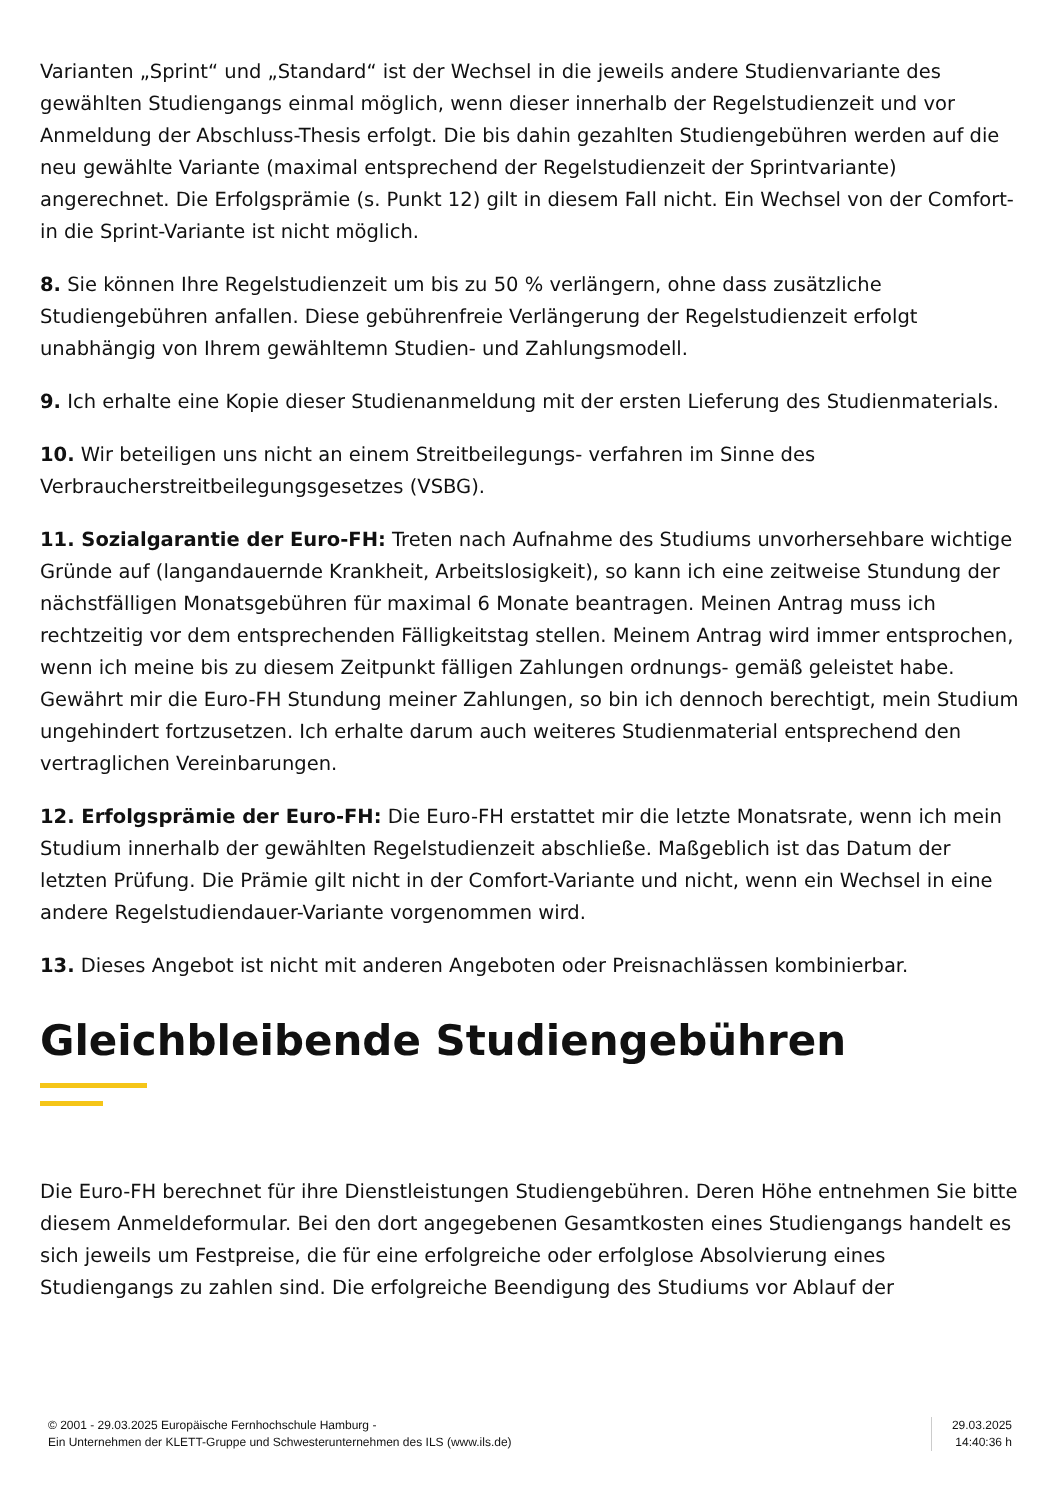Varianten „Sprint“ und „Standard“ ist der Wechsel in die jeweils andere Studienvariante des gewählten Studiengangs einmal möglich, wenn dieser innerhalb der Regelstudienzeit und vor Anmeldung der Abschluss-Thesis erfolgt. Die bis dahin gezahlten Studiengebühren werden auf die neu gewählte Variante (maximal entsprechend der Regelstudienzeit der Sprintvariante) angerechnet. Die Erfolgsprämie (s. Punkt 12) gilt in diesem Fall nicht. Ein Wechsel von der Comfort- in die Sprint-Variante ist nicht möglich.
8. Sie können Ihre Regelstudienzeit um bis zu 50 % verlängern, ohne dass zusätzliche Studiengebühren anfallen. Diese gebührenfreie Verlängerung der Regelstudienzeit erfolgt unabhängig von Ihrem gewähltemn Studien- und Zahlungsmodell.
9. Ich erhalte eine Kopie dieser Studienanmeldung mit der ersten Lieferung des Studienmaterials.
10. Wir beteiligen uns nicht an einem Streitbeilegungs- verfahren im Sinne des Verbraucherstreitbeilegungsgesetzes (VSBG).
11. Sozialgarantie der Euro-FH: Treten nach Aufnahme des Studiums unvorhersehbare wichtige Gründe auf (langandauernde Krankheit, Arbeitslosigkeit), so kann ich eine zeitweise Stundung der nächstfälligen Monatsgebühren für maximal 6 Monate beantragen. Meinen Antrag muss ich rechtzeitig vor dem entsprechenden Fälligkeitstag stellen. Meinem Antrag wird immer entsprochen, wenn ich meine bis zu diesem Zeitpunkt fälligen Zahlungen ordnungs- gemäß geleistet habe. Gewährt mir die Euro-FH Stundung meiner Zahlungen, so bin ich dennoch berechtigt, mein Studium ungehindert fortzusetzen. Ich erhalte darum auch weiteres Studienmaterial entsprechend den vertraglichen Vereinbarungen.
12. Erfolgsprämie der Euro-FH: Die Euro-FH erstattet mir die letzte Monatsrate, wenn ich mein Studium innerhalb der gewählten Regelstudienzeit abschließe. Maßgeblich ist das Datum der letzten Prüfung. Die Prämie gilt nicht in der Comfort-Variante und nicht, wenn ein Wechsel in eine andere Regelstudiendauer-Variante vorgenommen wird.
13. Dieses Angebot ist nicht mit anderen Angeboten oder Preisnachlässen kombinierbar.
Gleichbleibende Studiengebühren
Die Euro-FH berechnet für ihre Dienstleistungen Studiengebühren. Deren Höhe entnehmen Sie bitte diesem Anmeldeformular. Bei den dort angegebenen Gesamtkosten eines Studiengangs handelt es sich jeweils um Festpreise, die für eine erfolgreiche oder erfolglose Absolvierung eines Studiengangs zu zahlen sind. Die erfolgreiche Beendigung des Studiums vor Ablauf der
© 2001 - 29.03.2025 Europäische Fernhochschule Hamburg -
Ein Unternehmen der KLETT-Gruppe und Schwesterunternehmen des ILS (www.ils.de)
29.03.2025
14:40:36 h